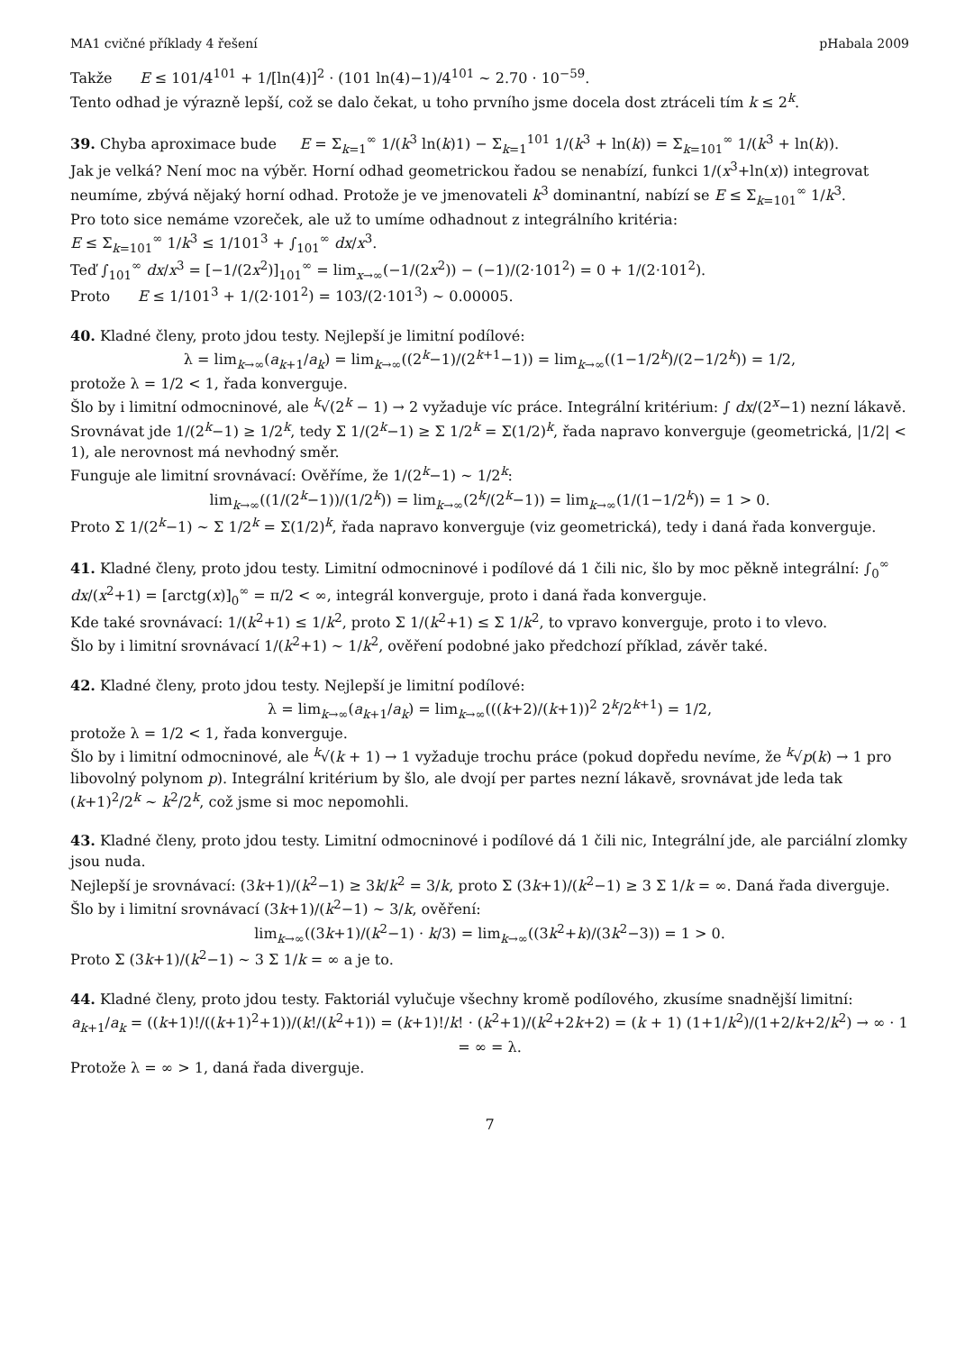MA1 cvičné příklady 4 řešení pHabala 2009
Takže E ≤ 101/4<sup>101</sup> + 1/[ln(4)]<sup>2</sup> · (101 ln(4)−1)/4<sup>101</sup> ∼ 2.70 · 10<sup>−59</sup>.
Tento odhad je výrazně lepší, což se dalo čekat, u toho prvního jsme docela dost ztráceli tím k ≤ 2<sup>k</sup>.
39. Chyba aproximace bude E = Σ<sub>k=1</sub><sup>∞</sup> 1/(k<sup>3</sup> ln(k)1) − Σ<sub>k=1</sub><sup>101</sup> 1/(k<sup>3</sup> + ln(k)) = Σ<sub>k=101</sub><sup>∞</sup> 1/(k<sup>3</sup> + ln(k)).
Jak je velká? Není moc na výběr. Horní odhad geometrickou řadou se nenabízí, funkci 1/(x<sup>3</sup>+ln(x)) integrovat neumíme, zbývá nějaký horní odhad. Protože je ve jmenovateli k<sup>3</sup> dominantní, nabízí se E ≤ Σ<sub>k=101</sub><sup>∞</sup> 1/k<sup>3</sup>.
Pro toto sice nemáme vzoreček, ale už to umíme odhadnout z integrálního kritéria:
E ≤ Σ<sub>k=101</sub><sup>∞</sup> 1/k<sup>3</sup> ≤ 1/101<sup>3</sup> + ∫<sub>101</sub><sup>∞</sup> dx/x<sup>3</sup>.
Teď ∫<sub>101</sub><sup>∞</sup> dx/x<sup>3</sup> = [−1/(2x<sup>2</sup>)]<sub>101</sub><sup>∞</sup> = lim<sub>x→∞</sub>(−1/(2x<sup>2</sup>)) − (−1)/(2·101<sup>2</sup>) = 0 + 1/(2·101<sup>2</sup>).
Proto E ≤ 1/101<sup>3</sup> + 1/(2·101<sup>2</sup>) = 103/(2·101<sup>3</sup>) ∼ 0.00005.
40. Kladné členy, proto jdou testy. Nejlepší je limitní podílové:
λ = lim<sub>k→∞</sub>(a<sub>k+1</sub>/a<sub>k</sub>) = lim<sub>k→∞</sub>((2<sup>k</sup>−1)/(2<sup>k+1</sup>−1)) = lim<sub>k→∞</sub>((1−1/2<sup>k</sup>)/(2−1/2<sup>k</sup>)) = 1/2,
protože λ = 1/2 < 1, řada konverguje.
Šlo by i limitní odmocninové, ale <sup>k</sup>√(2<sup>k</sup> − 1) → 2 vyžaduje víc práce. Integrální kritérium: ∫ dx/(2<sup>x</sup>−1) nezní lákavě.
Srovnávat jde 1/(2<sup>k</sup>−1) ≥ 1/2<sup>k</sup>, tedy Σ 1/(2<sup>k</sup>−1) ≥ Σ 1/2<sup>k</sup> = Σ(1/2)<sup>k</sup>, řada napravo konverguje (geometrická, |1/2| < 1), ale nerovnost má nevhodný směr.
Funguje ale limitní srovnávací: Ověříme, že 1/(2<sup>k</sup>−1) ∼ 1/2<sup>k</sup>:
lim<sub>k→∞</sub>((1/(2<sup>k</sup>−1))/(1/2<sup>k</sup>)) = lim<sub>k→∞</sub>(2<sup>k</sup>/(2<sup>k</sup>−1)) = lim<sub>k→∞</sub>(1/(1−1/2<sup>k</sup>)) = 1 > 0.
Proto Σ 1/(2<sup>k</sup>−1) ∼ Σ 1/2<sup>k</sup> = Σ(1/2)<sup>k</sup>, řada napravo konverguje (viz geometrická), tedy i daná řada konverguje.
41. Kladné členy, proto jdou testy. Limitní odmocninové i podílové dá 1 čili nic, šlo by moc pěkně integrální: ∫<sub>0</sub><sup>∞</sup> dx/(x<sup>2</sup>+1) = [arctg(x)]<sub>0</sub><sup>∞</sup> = π/2 < ∞, integrál konverguje, proto i daná řada konverguje.
Kde také srovnávací: 1/(k<sup>2</sup>+1) ≤ 1/k<sup>2</sup>, proto Σ 1/(k<sup>2</sup>+1) ≤ Σ 1/k<sup>2</sup>, to vpravo konverguje, proto i to vlevo.
Šlo by i limitní srovnávací 1/(k<sup>2</sup>+1) ∼ 1/k<sup>2</sup>, ověření podobné jako předchozí příklad, závěr také.
42. Kladné členy, proto jdou testy. Nejlepší je limitní podílové:
λ = lim<sub>k→∞</sub>(a<sub>k+1</sub>/a<sub>k</sub>) = lim<sub>k→∞</sub>(((k+2)/(k+1))<sup>2</sup> 2<sup>k</sup>/2<sup>k+1</sup>) = 1/2,
protože λ = 1/2 < 1, řada konverguje.
Šlo by i limitní odmocninové, ale <sup>k</sup>√(k + 1) → 1 vyžaduje trochu práce (pokud dopředu nevíme, že <sup>k</sup>√p(k) → 1 pro libovolný polynom p). Integrální kritérium by šlo, ale dvojí per partes nezní lákavě, srovnávat jde leda tak (k+1)<sup>2</sup>/2<sup>k</sup> ∼ k<sup>2</sup>/2<sup>k</sup>, což jsme si moc nepomohli.
43. Kladné členy, proto jdou testy. Limitní odmocninové i podílové dá 1 čili nic, Integrální jde, ale parciální zlomky jsou nuda.
Nejlepší je srovnávací: (3k+1)/(k<sup>2</sup>−1) ≥ 3k/k<sup>2</sup> = 3/k, proto Σ (3k+1)/(k<sup>2</sup>−1) ≥ 3 Σ 1/k = ∞. Daná řada diverguje.
Šlo by i limitní srovnávací (3k+1)/(k<sup>2</sup>−1) ∼ 3/k, ověření:
lim<sub>k→∞</sub>((3k+1)/(k<sup>2</sup>−1) · k/3) = lim<sub>k→∞</sub>((3k<sup>2</sup>+k)/(3k<sup>2</sup>−3)) = 1 > 0.
Proto Σ (3k+1)/(k<sup>2</sup>−1) ∼ 3 Σ 1/k = ∞ a je to.
44. Kladné členy, proto jdou testy. Faktoriál vylučuje všechny kromě podílového, zkusíme snadnější limitní:
a<sub>k+1</sub>/a<sub>k</sub> = ((k+1)!/((k+1)<sup>2</sup>+1))/(k!/(k<sup>2</sup>+1)) = (k+1)!/k! · (k<sup>2</sup>+1)/(k<sup>2</sup>+2k+2) = (k + 1) (1+1/k<sup>2</sup>)/(1+2/k+2/k<sup>2</sup>) → ∞ · 1 = ∞ = λ.
Protože λ = ∞ > 1, daná řada diverguje.
7